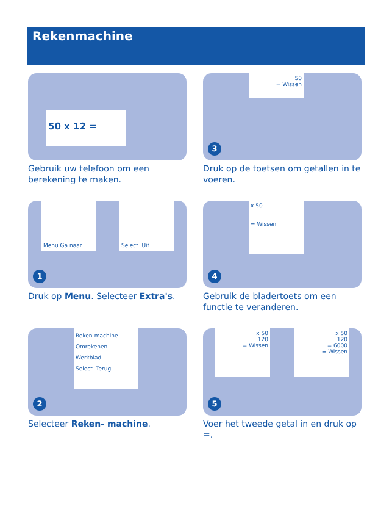Rekenmachine
50 x 12 =
Gebruik uw telefoon om een berekening te maken.
50
= Wissen
3
Druk op de toetsen om getallen in te voeren.
Menu Ga naar Select. Uit
1
Druk op Menu. Selecteer Extra's.
x 50
= Wissen
4
Gebruik de bladertoets om een functie te veranderen.
Reken-machine
Omrekenen
Werkblad
Select. Terug
2
Selecteer Reken- machine.
x 50
120
= Wissen
x 50
120
= 6000
= Wissen
5
Voer het tweede getal in en druk op =.